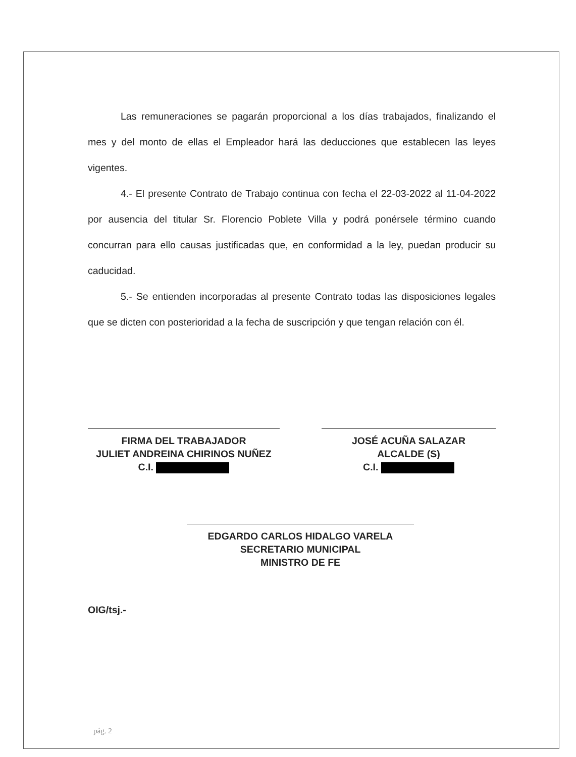Las remuneraciones se pagarán proporcional a los días trabajados, finalizando el mes y del monto de ellas el Empleador hará las deducciones que establecen las leyes vigentes.
4.- El presente Contrato de Trabajo continua con fecha el 22-03-2022 al 11-04-2022 por ausencia del titular Sr. Florencio Poblete Villa y podrá ponérsele término cuando concurran para ello causas justificadas que, en conformidad a la ley, puedan producir su caducidad.
5.- Se entienden incorporadas al presente Contrato todas las disposiciones legales que se dicten con posterioridad a la fecha de suscripción y que tengan relación con él.
FIRMA DEL TRABAJADOR
JULIET ANDREINA CHIRINOS NUÑEZ
C.I.
JOSÉ ACUÑA SALAZAR
ALCALDE (S)
C.I.
EDGARDO CARLOS HIDALGO VARELA
SECRETARIO MUNICIPAL
MINISTRO DE FE
OIG/tsj.-
pág. 2